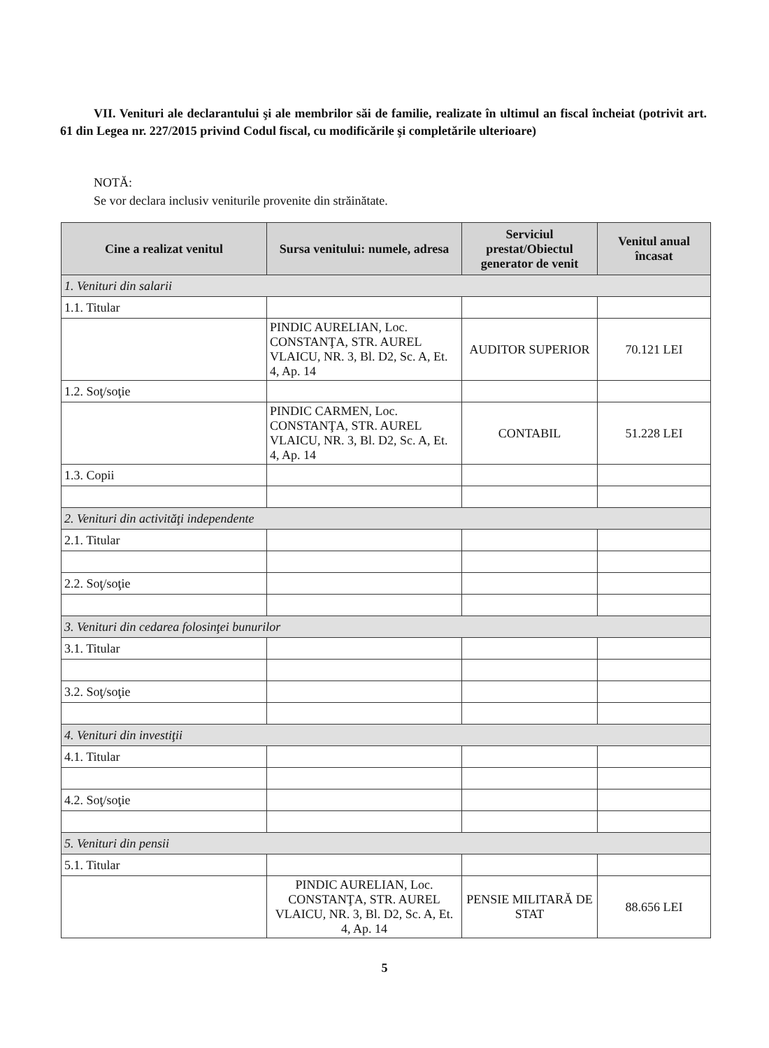VII. Venituri ale declarantului şi ale membrilor săi de familie, realizate în ultimul an fiscal încheiat (potrivit art. 61 din Legea nr. 227/2015 privind Codul fiscal, cu modificările şi completările ulterioare)
NOTĂ:
Se vor declara inclusiv veniturile provenite din străinătate.
| Cine a realizat venitul | Sursa venitului: numele, adresa | Serviciul prestat/Obiectul generator de venit | Venitul anual încasat |
| --- | --- | --- | --- |
| 1. Venituri din salarii | | | |
| 1.1. Titular | | | |
| | PINDIC AURELIAN, Loc. CONSTANŢA, STR. AUREL VLAICU, NR. 3, Bl. D2, Sc. A, Et. 4, Ap. 14 | AUDITOR SUPERIOR | 70.121 LEI |
| 1.2. Soţ/soţie | | | |
| | PINDIC CARMEN, Loc. CONSTANŢA, STR. AUREL VLAICU, NR. 3, Bl. D2, Sc. A, Et. 4, Ap. 14 | CONTABIL | 51.228 LEI |
| 1.3. Copii | | | |
| 2. Venituri din activităţi independente | | | |
| 2.1. Titular | | | |
| 2.2. Soţ/soţie | | | |
| 3. Venituri din cedarea folosinţei bunurilor | | | |
| 3.1. Titular | | | |
| 3.2. Soţ/soţie | | | |
| 4. Venituri din investiţii | | | |
| 4.1. Titular | | | |
| 4.2. Soţ/soţie | | | |
| 5. Venituri din pensii | | | |
| 5.1. Titular | | | |
| | PINDIC AURELIAN, Loc. CONSTANŢA, STR. AUREL VLAICU, NR. 3, Bl. D2, Sc. A, Et. 4, Ap. 14 | PENSIE MILITARĂ DE STAT | 88.656 LEI |
5